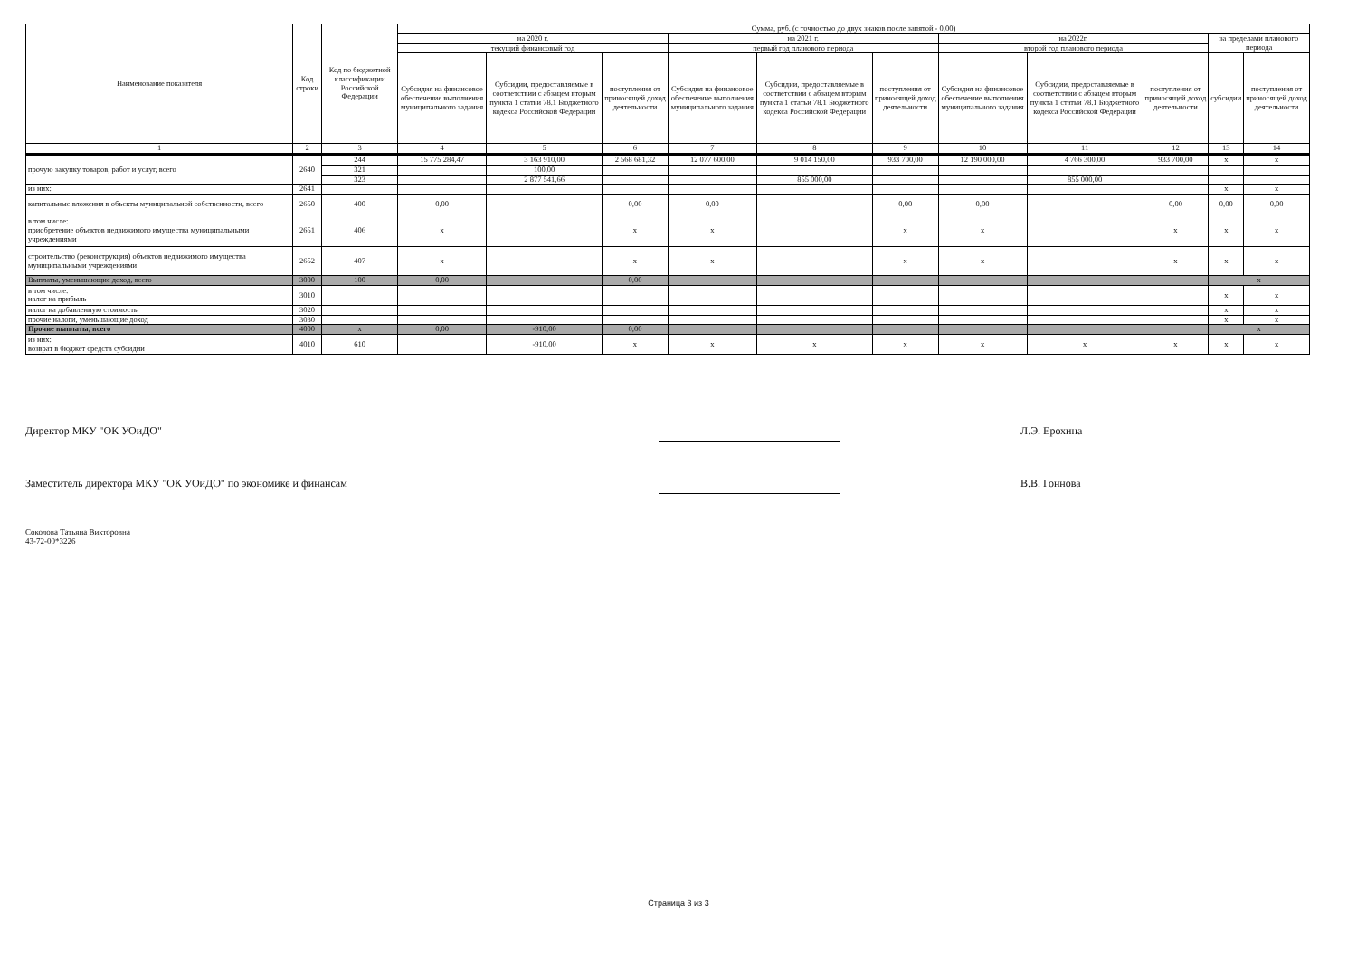| Наименование показателя | Код строки | Код по бюджетной классификации Российской Федерации | Сумма, руб. (с точностью до двух знаков после запятой - 0,00) | | | | | | | | | | |
| --- | --- | --- | --- | --- | --- | --- | --- | --- | --- | --- | --- | --- | --- |
| | | | на 2020 г. | | | на 2021 г. | | | на 2022г. | | | за пределами планового периода | |
| | | | текущий финансовый год | | | первый год планового периода | | | второй год планового периода | | | | |
| | | | Субсидия на финансовое обеспечение выполнения муниципального задания | Субсидии, предоставляемые в соответствии с абзацем вторым пункта 1 статьи 78.1 Бюджетного кодекса Российской Федерации | поступления от приносящей доход деятельности | Субсидия на финансовое обеспечение выполнения муниципального задания | Субсидии, предоставляемые в соответствии с абзацем вторым пункта 1 статьи 78.1 Бюджетного кодекса Российской Федерации | поступления от приносящей доход деятельности | Субсидия на финансовое обеспечение выполнения муниципального задания | Субсидии, предоставляемые в соответствии с абзацем вторым пункта 1 статьи 78.1 Бюджетного кодекса Российской Федерации | поступления от приносящей доход деятельности | субсидии | поступления от приносящей доход деятельности |
| 1 | 2 | 3 | 4 | 5 | 6 | 7 | 8 | 9 | 10 | 11 | 12 | 13 | 14 |
| прочую закупку товаров, работ и услуг, всего | 2640 | 244 | 15 775 284,47 | 3 163 910,00 | 2 568 681,32 | 12 077 600,00 | 9 014 150,00 | 933 700,00 | 12 190 000,00 | 4 766 300,00 | 933 700,00 | x | x |
| | | 321 | | 100,00 | | | | | | | | | |
| | | 323 | | 2 877 541,66 | | | 855 000,00 | | | 855 000,00 | | | |
| из них: | 2641 | | | | | | | | | | | x | x |
| капитальные вложения в объекты муниципальной собственности, всего | 2650 | 400 | 0,00 | | 0,00 | 0,00 | | 0,00 | 0,00 | | 0,00 | 0,00 | 0,00 |
| в том числе: приобретение объектов недвижимого имущества муниципальными учреждениями | 2651 | 406 | x | | x | x | | x | x | | x | x | x |
| строительство (реконструкция) объектов недвижимого имущества муниципальными учреждениями | 2652 | 407 | x | | x | x | | x | x | | x | x | x |
| Выплаты, уменьшающие доход, всего | 3000 | 100 | 0,00 | | 0,00 | | | | | | | x | |
| в том числе: налог на прибыль | 3010 | | | | | | | | | | | x | x |
| налог на добавленную стоимость | 3020 | | | | | | | | | | | x | x |
| прочие налоги, уменьшающие доход | 3030 | | | | | | | | | | | x | x |
| Прочие выплаты, всего | 4000 | x | 0,00 | -910,00 | 0,00 | | | | | | | x | |
| из них: возврат в бюджет средств субсидии | 4010 | 610 | | -910,00 | x | x | x | x | x | x | x | x | x |
Директор МКУ "ОК УОиДО" Л.Э. Ерохина
Заместитель директора МКУ "ОК УОиДО" по экономике и финансам В.В. Гоннова
Соколова Татьяна Викторовна
43-72-00*3226
Страница 3 из 3